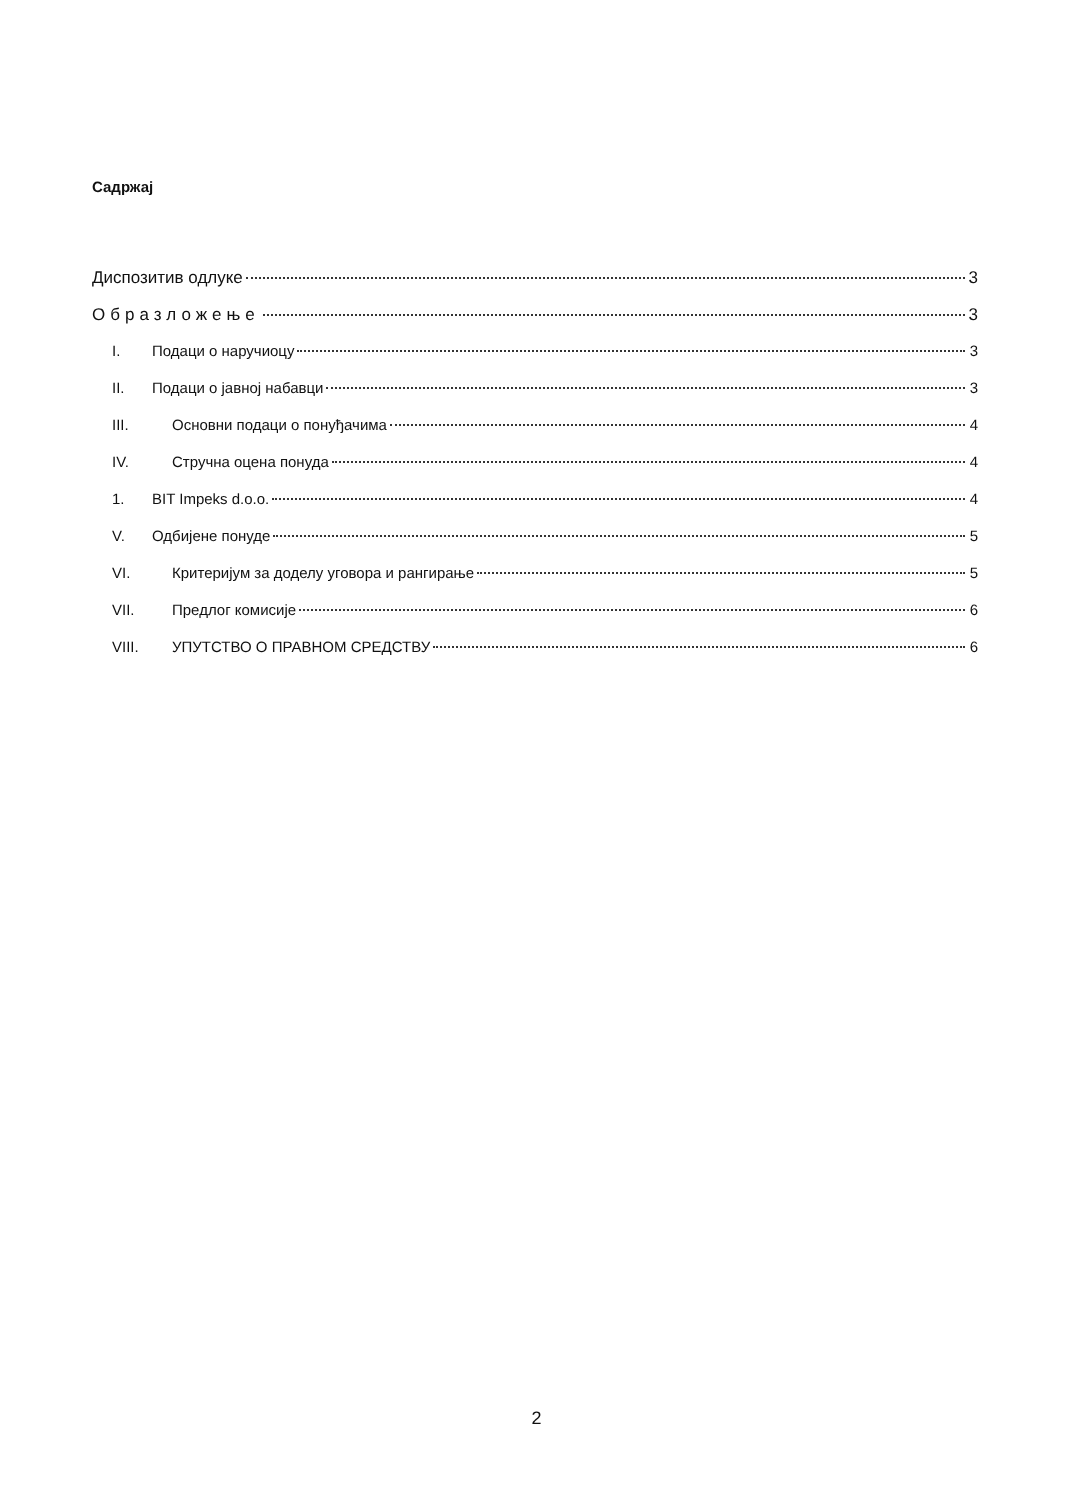Садржај
Диспозитив одлуке 3
Образложење 3
I. Подаци о наручиоцу 3
II. Подаци о јавној набавци 3
III. Основни подаци о понуђачима 4
IV. Стручна оцена понуда 4
1. BIT Impeks d.o.o. 4
V. Одбијене понуде 5
VI. Критеријум за доделу уговора и рангирање 5
VII. Предлог комисије 6
VIII. УПУТСТВО О ПРАВНОМ СРЕДСТВУ 6
2